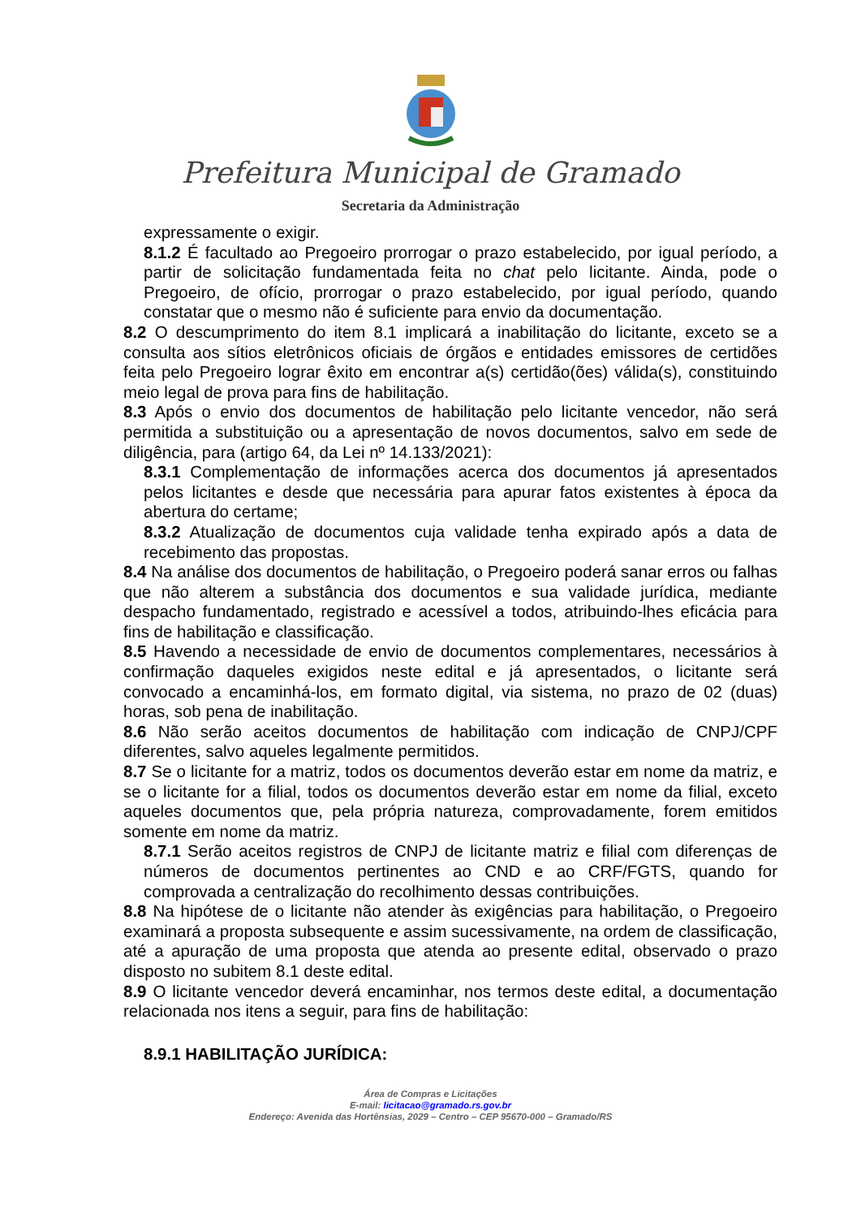Prefeitura Municipal de Gramado
Secretaria da Administração
expressamente o exigir.
8.1.2 É facultado ao Pregoeiro prorrogar o prazo estabelecido, por igual período, a partir de solicitação fundamentada feita no chat pelo licitante. Ainda, pode o Pregoeiro, de ofício, prorrogar o prazo estabelecido, por igual período, quando constatar que o mesmo não é suficiente para envio da documentação.
8.2 O descumprimento do item 8.1 implicará a inabilitação do licitante, exceto se a consulta aos sítios eletrônicos oficiais de órgãos e entidades emissores de certidões feita pelo Pregoeiro lograr êxito em encontrar a(s) certidão(ões) válida(s), constituindo meio legal de prova para fins de habilitação.
8.3 Após o envio dos documentos de habilitação pelo licitante vencedor, não será permitida a substituição ou a apresentação de novos documentos, salvo em sede de diligência, para (artigo 64, da Lei nº 14.133/2021):
8.3.1 Complementação de informações acerca dos documentos já apresentados pelos licitantes e desde que necessária para apurar fatos existentes à época da abertura do certame;
8.3.2 Atualização de documentos cuja validade tenha expirado após a data de recebimento das propostas.
8.4 Na análise dos documentos de habilitação, o Pregoeiro poderá sanar erros ou falhas que não alterem a substância dos documentos e sua validade jurídica, mediante despacho fundamentado, registrado e acessível a todos, atribuindo-lhes eficácia para fins de habilitação e classificação.
8.5 Havendo a necessidade de envio de documentos complementares, necessários à confirmação daqueles exigidos neste edital e já apresentados, o licitante será convocado a encaminhá-los, em formato digital, via sistema, no prazo de 02 (duas) horas, sob pena de inabilitação.
8.6 Não serão aceitos documentos de habilitação com indicação de CNPJ/CPF diferentes, salvo aqueles legalmente permitidos.
8.7 Se o licitante for a matriz, todos os documentos deverão estar em nome da matriz, e se o licitante for a filial, todos os documentos deverão estar em nome da filial, exceto aqueles documentos que, pela própria natureza, comprovadamente, forem emitidos somente em nome da matriz.
8.7.1 Serão aceitos registros de CNPJ de licitante matriz e filial com diferenças de números de documentos pertinentes ao CND e ao CRF/FGTS, quando for comprovada a centralização do recolhimento dessas contribuições.
8.8 Na hipótese de o licitante não atender às exigências para habilitação, o Pregoeiro examinará a proposta subsequente e assim sucessivamente, na ordem de classificação, até a apuração de uma proposta que atenda ao presente edital, observado o prazo disposto no subitem 8.1 deste edital.
8.9 O licitante vencedor deverá encaminhar, nos termos deste edital, a documentação relacionada nos itens a seguir, para fins de habilitação:
8.9.1 HABILITAÇÃO JURÍDICA:
Área de Compras e Licitações
E-mail: licitacao@gramado.rs.gov.br
Endereço: Avenida das Hortênsias, 2029 – Centro – CEP 95670-000 – Gramado/RS